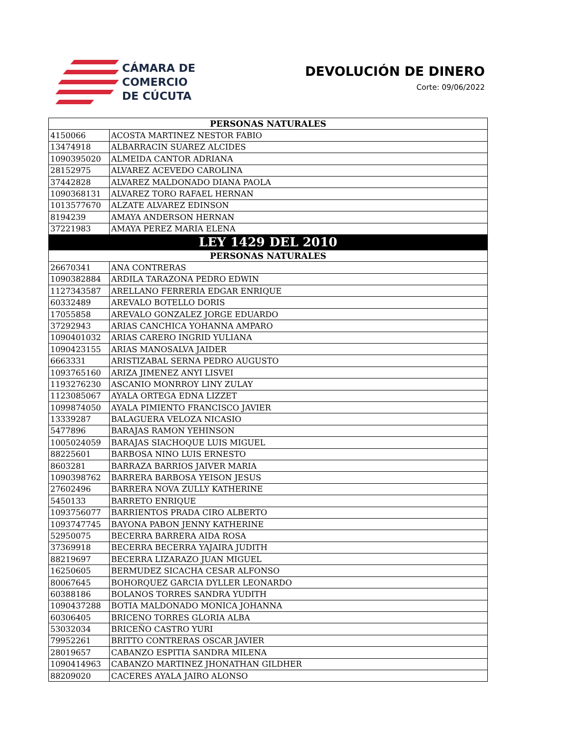CÁMARA DE
COMERCIO
DE CÚCUTA
DEVOLUCIÓN DE DINERO
Corte: 09/06/2022
| PERSONAS NATURALES | |
| --- | --- |
| 4150066 | ACOSTA MARTINEZ NESTOR FABIO |
| 13474918 | ALBARRACIN SUAREZ ALCIDES |
| 1090395020 | ALMEIDA CANTOR ADRIANA |
| 28152975 | ALVAREZ ACEVEDO CAROLINA |
| 37442828 | ALVAREZ MALDONADO DIANA PAOLA |
| 1090368131 | ALVAREZ TORO RAFAEL HERNAN |
| 1013577670 | ALZATE ALVAREZ EDINSON |
| 8194239 | AMAYA ANDERSON HERNAN |
| 37221983 | AMAYA PEREZ MARIA ELENA |
| LEY 1429 DEL 2010 | |
| PERSONAS NATURALES | |
| 26670341 | ANA CONTRERAS |
| 1090382884 | ARDILA TARAZONA PEDRO EDWIN |
| 1127343587 | ARELLANO FERRERIA EDGAR ENRIQUE |
| 60332489 | AREVALO BOTELLO DORIS |
| 17055858 | AREVALO GONZALEZ JORGE EDUARDO |
| 37292943 | ARIAS CANCHICA YOHANNA AMPARO |
| 1090401032 | ARIAS CARERO INGRID YULIANA |
| 1090423155 | ARIAS MANOSALVA JAIDER |
| 6663331 | ARISTIZABAL SERNA PEDRO AUGUSTO |
| 1093765160 | ARIZA JIMENEZ ANYI LISVEI |
| 1193276230 | ASCANIO MONRROY LINY ZULAY |
| 1123085067 | AYALA ORTEGA EDNA LIZZET |
| 1099874050 | AYALA PIMIENTO FRANCISCO JAVIER |
| 13339287 | BALAGUERA VELOZA NICASIO |
| 5477896 | BARAJAS RAMON YEHINSON |
| 1005024059 | BARAJAS SIACHOQUE LUIS MIGUEL |
| 88225601 | BARBOSA NINO LUIS ERNESTO |
| 8603281 | BARRAZA BARRIOS JAIVER MARIA |
| 1090398762 | BARRERA BARBOSA YEISON JESUS |
| 27602496 | BARRERA NOVA ZULLY KATHERINE |
| 5450133 | BARRETO ENRIQUE |
| 1093756077 | BARRIENTOS PRADA CIRO ALBERTO |
| 1093747745 | BAYONA PABON JENNY KATHERINE |
| 52950075 | BECERRA BARRERA AIDA ROSA |
| 37369918 | BECERRA BECERRA YAJAIRA JUDITH |
| 88219697 | BECERRA LIZARAZO JUAN MIGUEL |
| 16250605 | BERMUDEZ SICACHA CESAR ALFONSO |
| 80067645 | BOHORQUEZ GARCIA DYLLER LEONARDO |
| 60388186 | BOLANOS TORRES SANDRA YUDITH |
| 1090437288 | BOTIA MALDONADO MONICA JOHANNA |
| 60306405 | BRICENO TORRES GLORIA ALBA |
| 53032034 | BRICEÑO CASTRO YURI |
| 79952261 | BRITTO CONTRERAS OSCAR JAVIER |
| 28019657 | CABANZO ESPITIA SANDRA MILENA |
| 1090414963 | CABANZO MARTINEZ JHONATHAN GILDHER |
| 88209020 | CACERES AYALA JAIRO ALONSO |